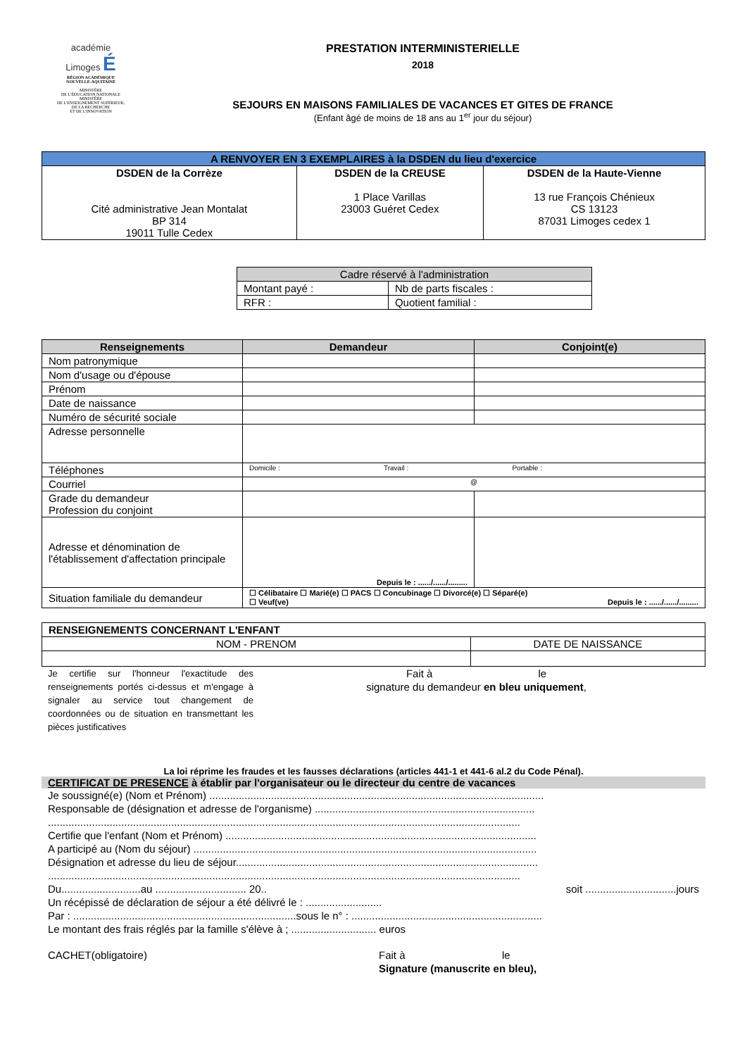académie
Limoges É
RÉGION ACADÉMIQUE
NOUVELLE-AQUITAINE
MINISTÈRE
DE L'ÉDUCATION NATIONALE
MINISTÈRE
DE L'ENSEIGNEMENT SUPÉRIEUR,
DE LA RECHERCHE
ET DE L'INNOVATION
PRESTATION INTERMINISTERIELLE
2018
SEJOURS EN MAISONS FAMILIALES DE VACANCES ET GITES DE FRANCE
(Enfant âgé de moins de 18 ans au 1<sup>er</sup> jour du séjour)
| A RENVOYER EN 3 EXEMPLAIRES à la DSDEN du lieu d'exercice | | |
| --- | --- | --- |
| DSDEN de la Corrèze Cité administrative Jean Montalat BP 314 19011 Tulle Cedex | DSDEN de la CREUSE 1 Place Varillas 23003 Guéret Cedex | DSDEN de la Haute-Vienne 13 rue François Chénieux CS 13123 87031 Limoges cedex 1 |
| Cadre réservé à l'administration | |
| Montant payé : | Nb de parts fiscales : |
| RFR : | Quotient familial : |
| Renseignements | Demandeur | Conjoint(e) |
| --- | --- | --- |
| Nom patronymique | | |
| Nom d'usage ou d'épouse | | |
| Prénom | | |
| Date de naissance | | |
| Numéro de sécurité sociale | | |
| Adresse personnelle | | |
| Téléphones | Domicile : Travail : Portable : | |
| Courriel | @ | |
| Grade du demandeur Profession du conjoint | | |
| Adresse et dénomination de l'établissement d'affectation principale | Depuis le : ....../....../......... | |
| Situation familiale du demandeur | ☐ Célibataire ☐ Marié(e) ☐ PACS ☐ Concubinage ☐ Divorcé(e) ☐ Séparé(e) ☐ Veuf(ve) Depuis le : ....../....../......... | |
| RENSEIGNEMENTS CONCERNANT L'ENFANT | |
| --- | --- |
| NOM - PRENOM | DATE DE NAISSANCE |
Je certifie sur l'honneur l'exactitude des renseignements portés ci-dessus et m'engage à signaler au service tout changement de coordonnées ou de situation en transmettant les pièces justificatives
Fait à le
signature du demandeur en bleu uniquement,
La loi réprime les fraudes et les fausses déclarations (articles 441-1 et 441-6 al.2 du Code Pénal).
CERTIFICAT DE PRESENCE à établir par l'organisateur ou le directeur du centre de vacances
Je soussigné(e) (Nom et Prénom) ..................................................................................................................
Responsable de (désignation et adresse de l'organisme) ...........................................................................
.................................................................................................................................................................
Certifie que l'enfant (Nom et Prénom) ..........................................................................................................
A participé au (Nom du séjour) .....................................................................................................................
Désignation et adresse du lieu de séjour.......................................................................................................
.................................................................................................................................................................
Du...........................au ............................... 20.. soit ...............................jours
Un récépissé de déclaration de séjour a été délivré le : ..........................
Par : ............................................................................sous le n° : .................................................................
Le montant des frais réglés par la famille s'élève à ; ............................. euros
CACHET(obligatoire) Fait à le
Signature (manuscrite en bleu),